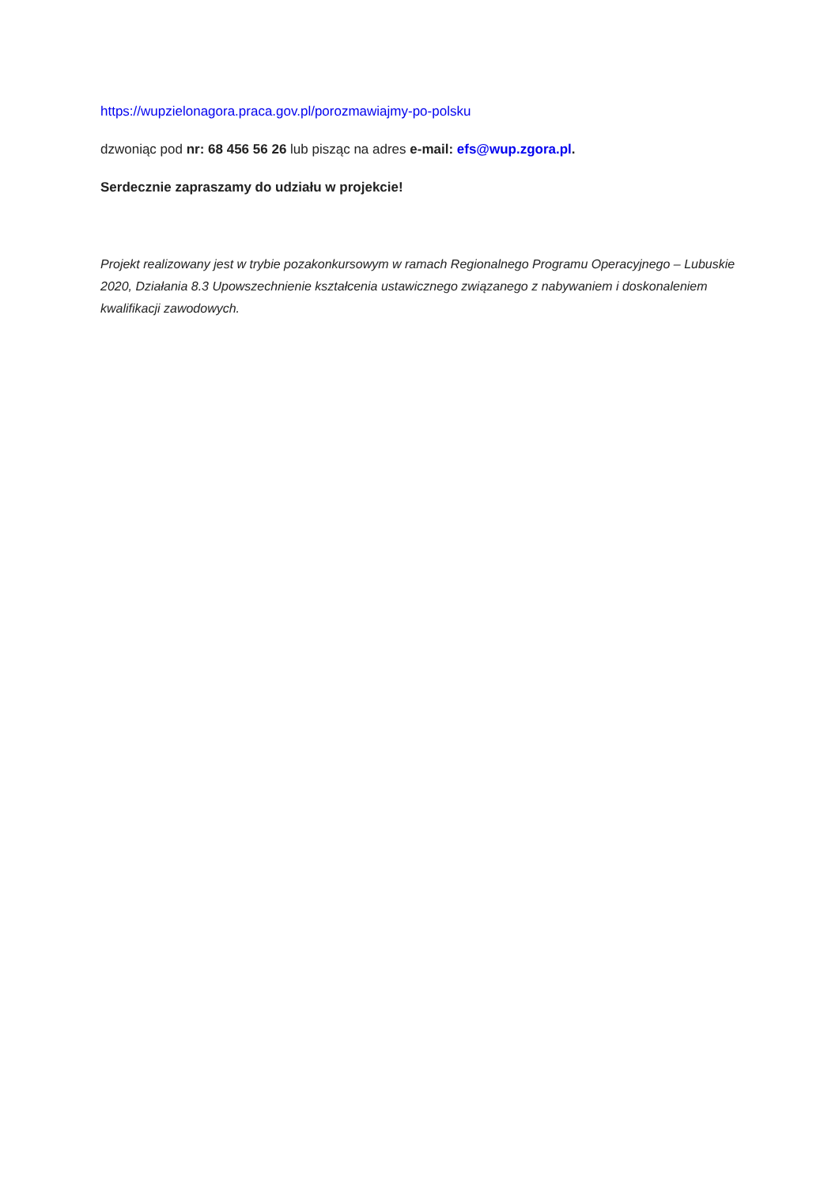https://wupzielonagora.praca.gov.pl/porozmawiajmy-po-polsku
dzwoniąc pod nr: 68 456 56 26 lub pisząc na adres e-mail: efs@wup.zgora.pl.
Serdecznie zapraszamy do udziału w projekcie!
Projekt realizowany jest w trybie pozakonkursowym w ramach Regionalnego Programu Operacyjnego – Lubuskie 2020, Działania 8.3 Upowszechnienie kształcenia ustawicznego związanego z nabywaniem i doskonaleniem kwalifikacji zawodowych.